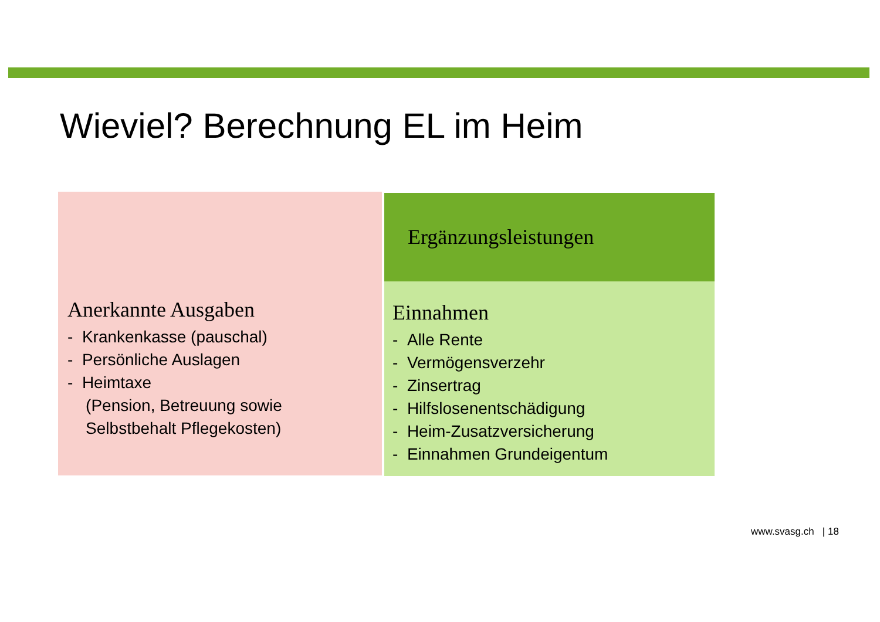Wieviel? Berechnung EL im Heim
Anerkannte Ausgaben
- Krankenkasse (pauschal)
- Persönliche Auslagen
- Heimtaxe
(Pension, Betreuung sowie
Selbstbehalt Pflegekosten)
Ergänzungsleistungen
Einnahmen
- Alle Rente
- Vermögensverzehr
- Zinsertrag
- Hilfslosenentschädigung
- Heim-Zusatzversicherung
- Einnahmen Grundeigentum
www.svasg.ch | 18